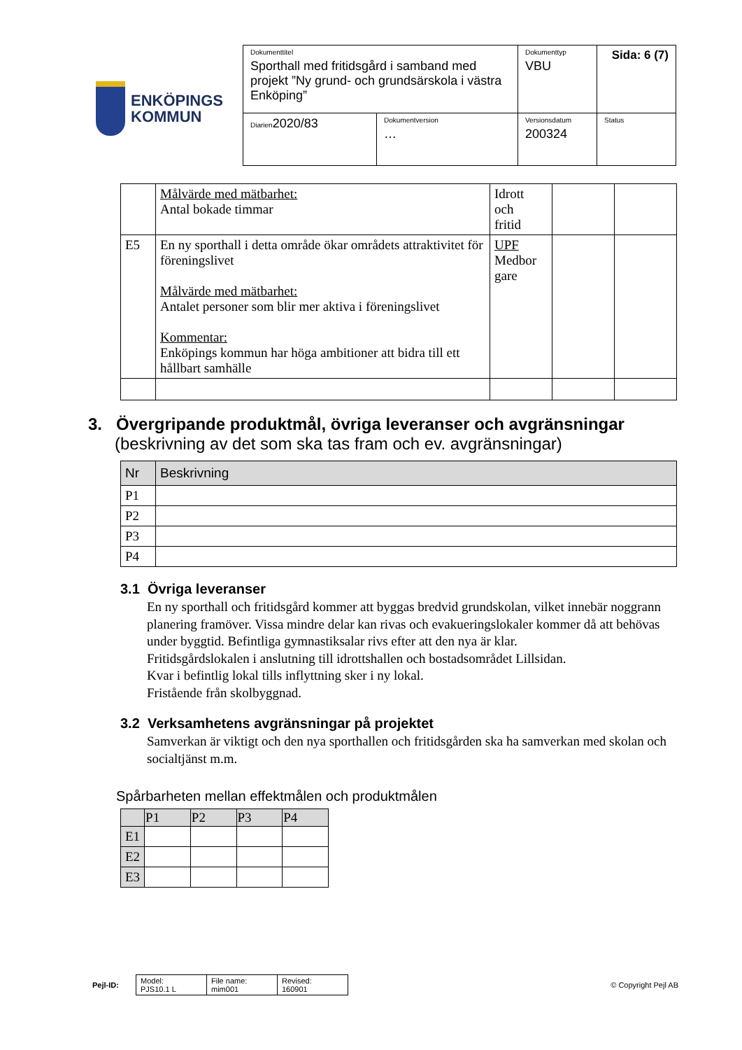ENKÖPINGS
KOMMUN
| Dokumenttitel Sporthall med fritidsgård i samband med projekt ”Ny grund- och grundsärskola i västra Enköping” | | Dokumenttyp VBU | Sida: 6 (7) |
| Diarien 2020/83 | Dokumentversion … | Versionsdatum 200324 | Status |
| | Målvärde med mätbarhet: Antal bokade timmar | Idrott och fritid | | |
| E5 | En ny sporthall i detta område ökar områdets attraktivitet för föreningslivet Målvärde med mätbarhet: Antalet personer som blir mer aktiva i föreningslivet Kommentar: Enköpings kommun har höga ambitioner att bidra till ett hållbart samhälle | UPF Medbor gare | | |
3. Övergripande produktmål, övriga leveranser och avgränsningar
(beskrivning av det som ska tas fram och ev. avgränsningar)
| Nr | Beskrivning |
| --- | --- |
| P1 | |
| P2 | |
| P3 | |
| P4 | |
3.1 Övriga leveranser
En ny sporthall och fritidsgård kommer att byggas bredvid grundskolan, vilket innebär noggrann planering framöver. Vissa mindre delar kan rivas och evakueringslokaler kommer då att behövas under byggtid. Befintliga gymnastiksalar rivs efter att den nya är klar.
Fritidsgårdslokalen i anslutning till idrottshallen och bostadsområdet Lillsidan.
Kvar i befintlig lokal tills inflyttning sker i ny lokal.
Fristående från skolbyggnad.
3.2 Verksamhetens avgränsningar på projektet
Samverkan är viktigt och den nya sporthallen och fritidsgården ska ha samverkan med skolan och socialtjänst m.m.
Spårbarheten mellan effektmålen och produktmålen
| | P1 | P2 | P3 | P4 |
| --- | --- | --- | --- | --- |
| E1 | | | | |
| E2 | | | | |
| E3 | | | | |
Pejl-ID:
| Model: PJS10.1 L | File name: mim001 | Revised: 160901 |
© Copyright Pejl AB